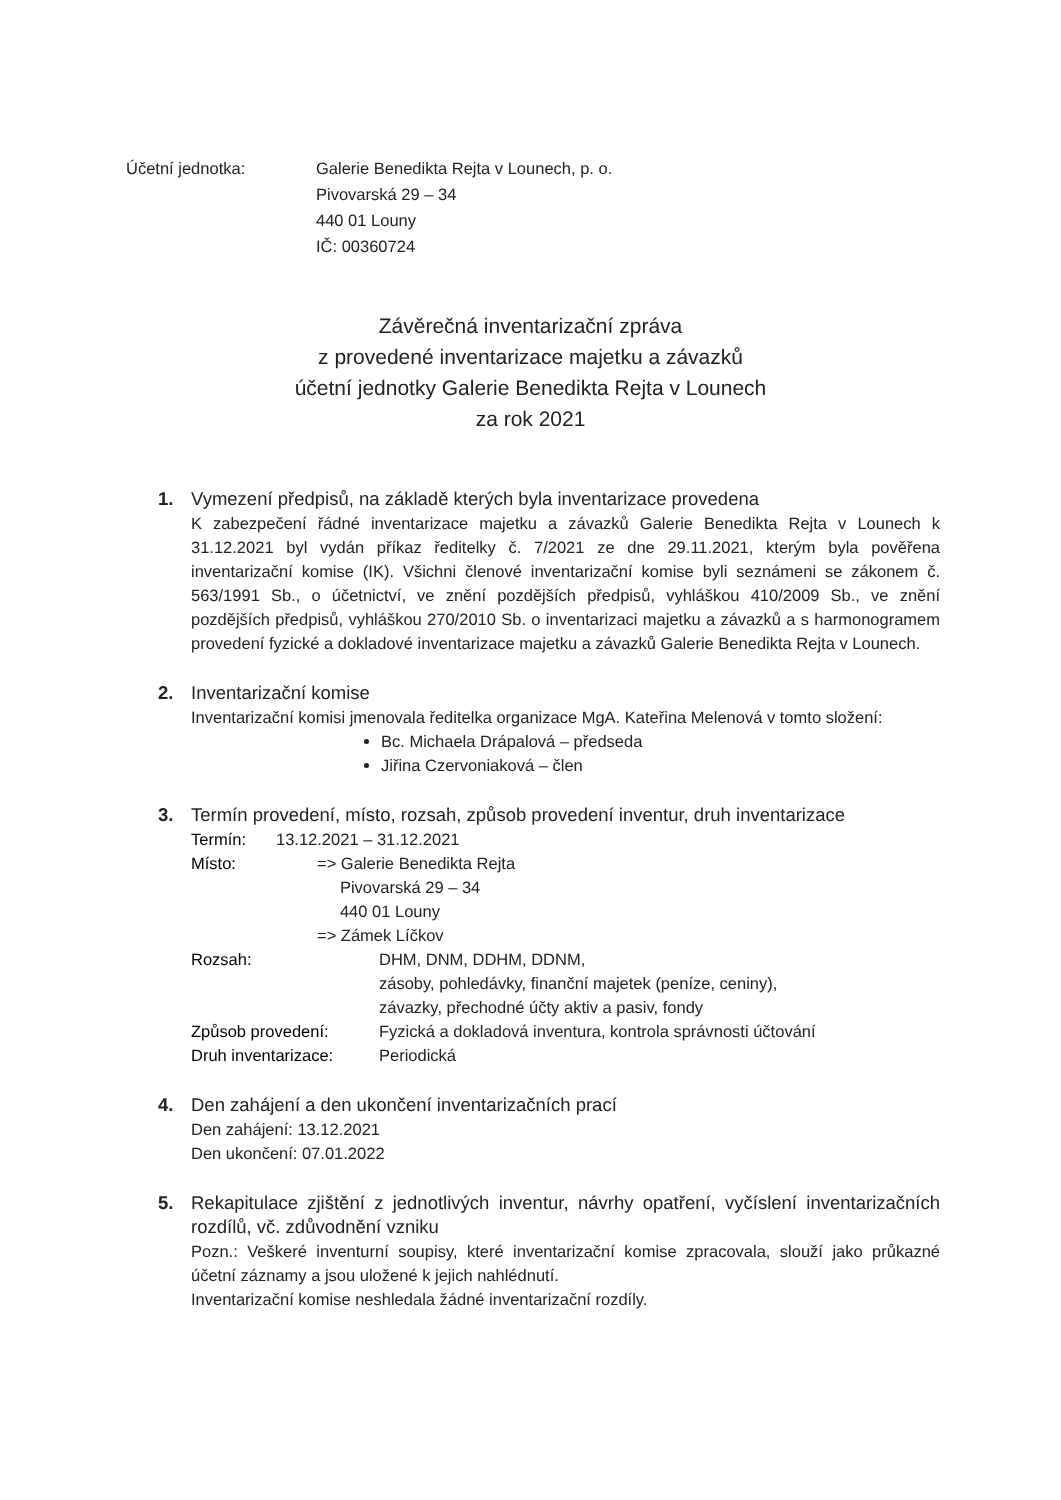Účetní jednotka: Galerie Benedikta Rejta v Lounech, p. o.
Pivovarská 29 – 34
440 01 Louny
IČ: 00360724
Závěrečná inventarizační zpráva
z provedené inventarizace majetku a závazků
účetní jednotky Galerie Benedikta Rejta v Lounech
za rok 2021
1. Vymezení předpisů, na základě kterých byla inventarizace provedena
K zabezpečení řádné inventarizace majetku a závazků Galerie Benedikta Rejta v Lounech k 31.12.2021 byl vydán příkaz ředitelky č. 7/2021 ze dne 29.11.2021, kterým byla pověřena inventarizační komise (IK). Všichni členové inventarizační komise byli seznámeni se zákonem č. 563/1991 Sb., o účetnictví, ve znění pozdějších předpisů, vyhláškou 410/2009 Sb., ve znění pozdějších předpisů, vyhláškou 270/2010 Sb. o inventarizaci majetku a závazků a s harmonogramem provedení fyzické a dokladové inventarizace majetku a závazků Galerie Benedikta Rejta v Lounech.
2. Inventarizační komise
Inventarizační komisi jmenovala ředitelka organizace MgA. Kateřina Melenová v tomto složení:
Bc. Michaela Drápalová – předseda
Jiřina Czervoniaková – člen
3. Termín provedení, místo, rozsah, způsob provedení inventur, druh inventarizace
Termín: 13.12.2021 – 31.12.2021
Místo: => Galerie Benedikta Rejta
Pivovarská 29 – 34
440 01 Louny
=> Zámek Líčkov
Rozsah: DHM, DNM, DDHM, DDNM,
zásoby, pohledávky, finanční majetek (peníze, ceniny),
závazky, přechodné účty aktiv a pasiv, fondy
Způsob provedení: Fyzická a dokladová inventura, kontrola správnosti účtování
Druh inventarizace:
Periodická
4. Den zahájení a den ukončení inventarizačních prací
Den zahájení: 13.12.2021
Den ukončení: 07.01.2022
5. Rekapitulace zjištění z jednotlivých inventur, návrhy opatření, vyčíslení inventarizačních rozdílů, vč. zdůvodnění vzniku
Pozn.: Veškeré inventurní soupisy, které inventarizační komise zpracovala, slouží jako průkazné účetní záznamy a jsou uložené k jejich nahlédnutí.
Inventarizační komise neshledala žádné inventarizační rozdíly.